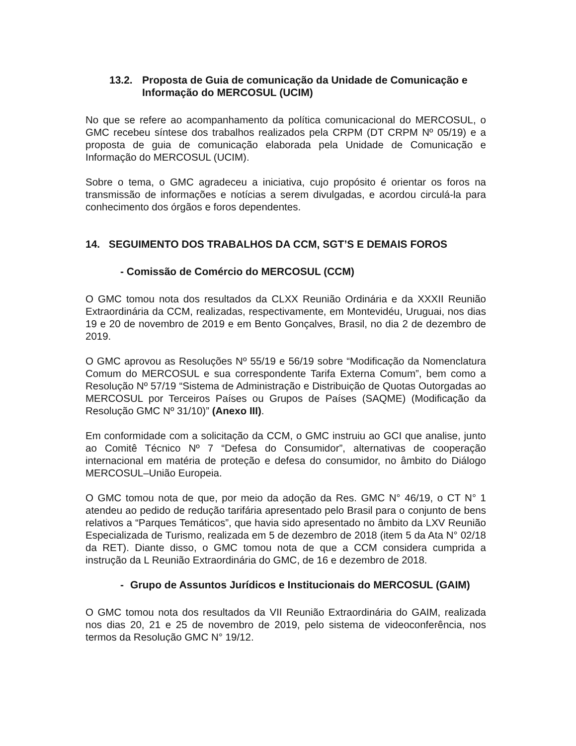13.2. Proposta de Guia de comunicação da Unidade de Comunicação e Informação do MERCOSUL (UCIM)
No que se refere ao acompanhamento da política comunicacional do MERCOSUL, o GMC recebeu síntese dos trabalhos realizados pela CRPM (DT CRPM Nº 05/19) e a proposta de guia de comunicação elaborada pela Unidade de Comunicação e Informação do MERCOSUL (UCIM).
Sobre o tema, o GMC agradeceu a iniciativa, cujo propósito é orientar os foros na transmissão de informações e notícias a serem divulgadas, e acordou circulá-la para conhecimento dos órgãos e foros dependentes.
14. SEGUIMENTO DOS TRABALHOS DA CCM, SGT’S E DEMAIS FOROS
- Comissão de Comércio do MERCOSUL (CCM)
O GMC tomou nota dos resultados da CLXX Reunião Ordinária e da XXXII Reunião Extraordinária da CCM, realizadas, respectivamente, em Montevidéu, Uruguai, nos dias 19 e 20 de novembro de 2019 e em Bento Gonçalves, Brasil, no dia 2 de dezembro de 2019.
O GMC aprovou as Resoluções Nº 55/19 e 56/19 sobre “Modificação da Nomenclatura Comum do MERCOSUL e sua correspondente Tarifa Externa Comum”, bem como a Resolução Nº 57/19 “Sistema de Administração e Distribuição de Quotas Outorgadas ao MERCOSUL por Terceiros Países ou Grupos de Países (SAQME) (Modificação da Resolução GMC Nº 31/10)” (Anexo III).
Em conformidade com a solicitação da CCM, o GMC instruiu ao GCI que analise, junto ao Comitê Técnico Nº 7 “Defesa do Consumidor”, alternativas de cooperação internacional em matéria de proteção e defesa do consumidor, no âmbito do Diálogo MERCOSUL–União Europeia.
O GMC tomou nota de que, por meio da adoção da Res. GMC N° 46/19, o CT N° 1 atendeu ao pedido de redução tarifária apresentado pelo Brasil para o conjunto de bens relativos a “Parques Temáticos”, que havia sido apresentado no âmbito da LXV Reunião Especializada de Turismo, realizada em 5 de dezembro de 2018 (item 5 da Ata N° 02/18 da RET). Diante disso, o GMC tomou nota de que a CCM considera cumprida a instrução da L Reunião Extraordinária do GMC, de 16 e dezembro de 2018.
- Grupo de Assuntos Jurídicos e Institucionais do MERCOSUL (GAIM)
O GMC tomou nota dos resultados da VII Reunião Extraordinária do GAIM, realizada nos dias 20, 21 e 25 de novembro de 2019, pelo sistema de videoconferência, nos termos da Resolução GMC N° 19/12.